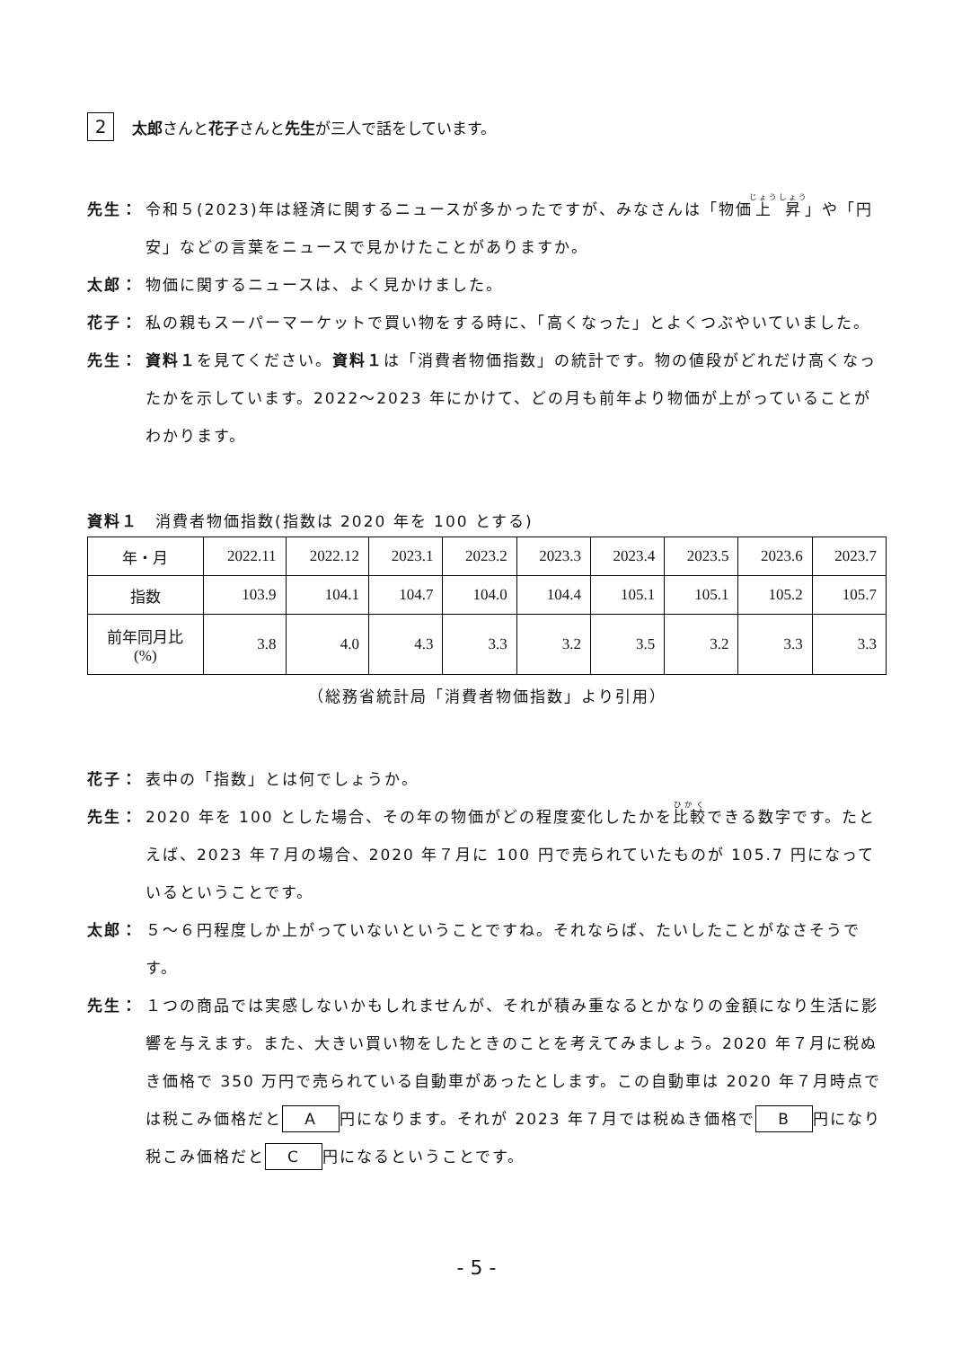2 太郎さんと花子さんと先生が三人で話をしています。
先生： 令和５(2023)年は経済に関するニュースが多かったですが、みなさんは「物価上昇」や「円安」などの言葉をニュースで見かけたことがありますか。
太郎： 物価に関するニュースは、よく見かけました。
花子： 私の親もスーパーマーケットで買い物をする時に、「高くなった」とよくつぶやいていました。
先生： 資料１を見てください。資料１は「消費者物価指数」の統計です。物の値段がどれだけ高くなったかを示しています。2022～2023 年にかけて、どの月も前年より物価が上がっていることがわかります。
資料１　消費者物価指数(指数は 2020 年を 100 とする)
| 年・月 | 2022.11 | 2022.12 | 2023.1 | 2023.2 | 2023.3 | 2023.4 | 2023.5 | 2023.6 | 2023.7 |
| 指数 | 103.9 | 104.1 | 104.7 | 104.0 | 104.4 | 105.1 | 105.1 | 105.2 | 105.7 |
| 前年同月比 (%) | 3.8 | 4.0 | 4.3 | 3.3 | 3.2 | 3.5 | 3.2 | 3.3 | 3.3 |
（総務省統計局「消費者物価指数」より引用）
花子： 表中の「指数」とは何でしょうか。
先生： 2020 年を 100 とした場合、その年の物価がどの程度変化したかを比較できる数字です。たとえば、2023 年７月の場合、2020 年７月に 100 円で売られていたものが 105.7 円になっているということです。
太郎： ５～６円程度しか上がっていないということですね。それならば、たいしたことがなさそうです。
先生： １つの商品では実感しないかもしれませんが、それが積み重なるとかなりの金額になり生活に影響を与えます。また、大きい買い物をしたときのことを考えてみましょう。2020 年７月に税ぬき価格で 350 万円で売られている自動車があったとします。この自動車は 2020 年７月時点では税こみ価格だと A 円になります。それが 2023 年７月では税ぬき価格で B 円になり税こみ価格だと C 円になるということです。
- 5 -